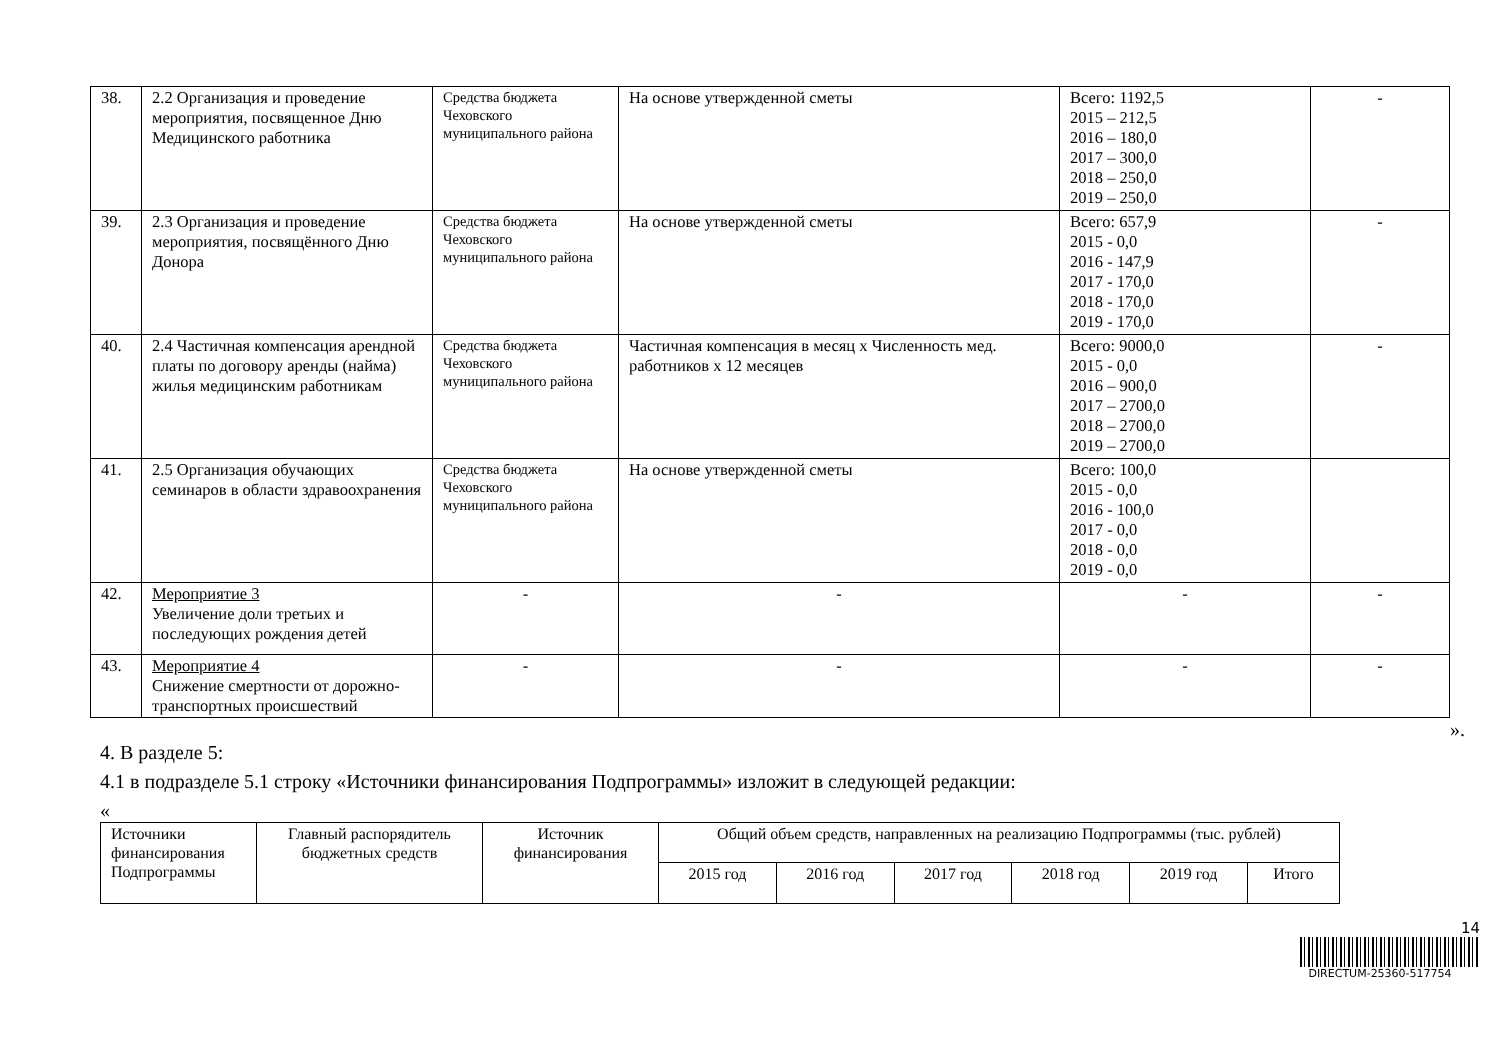| 38. | 2.2 Организация и проведение мероприятия, посвященное Дню Медицинского работника | Средства бюджета Чеховского муниципального района | На основе утвержденной сметы | Всего: 1192,5 2015 – 212,5 2016 – 180,0 2017 – 300,0 2018 – 250,0 2019 – 250,0 | - |
| 39. | 2.3 Организация и проведение мероприятия, посвящённого Дню Донора | Средства бюджета Чеховского муниципального района | На основе утвержденной сметы | Всего: 657,9 2015 - 0,0 2016 - 147,9 2017 - 170,0 2018 - 170,0 2019 - 170,0 | - |
| 40. | 2.4 Частичная компенсация арендной платы по договору аренды (найма) жилья медицинским работникам | Средства бюджета Чеховского муниципального района | Частичная компенсация в месяц х Численность мед. работников х 12 месяцев | Всего: 9000,0 2015 - 0,0 2016 – 900,0 2017 – 2700,0 2018 – 2700,0 2019 – 2700,0 | - |
| 41. | 2.5 Организация обучающих семинаров в области здравоохранения | Средства бюджета Чеховского муниципального района | На основе утвержденной сметы | Всего: 100,0 2015 - 0,0 2016 - 100,0 2017 - 0,0 2018 - 0,0 2019 - 0,0 | |
| 42. | Мероприятие 3 Увеличение доли третьих и последующих рождения детей | - | - | - | - |
| 43. | Мероприятие 4 Снижение смертности от дорожно-транспортных происшествий | - | - | - | - |
».
4. В разделе 5:
4.1 в подразделе 5.1 строку «Источники финансирования Подпрограммы» изложит в следующей редакции:
«
| Источники финансирования Подпрограммы | Главный распорядитель бюджетных средств | Источник финансирования | Общий объем средств, направленных на реализацию Подпрограммы (тыс. рублей) | | | | | |
| | | | 2015 год | 2016 год | 2017 год | 2018 год | 2019 год | Итого |
14
DIRECTUM-25360-517754